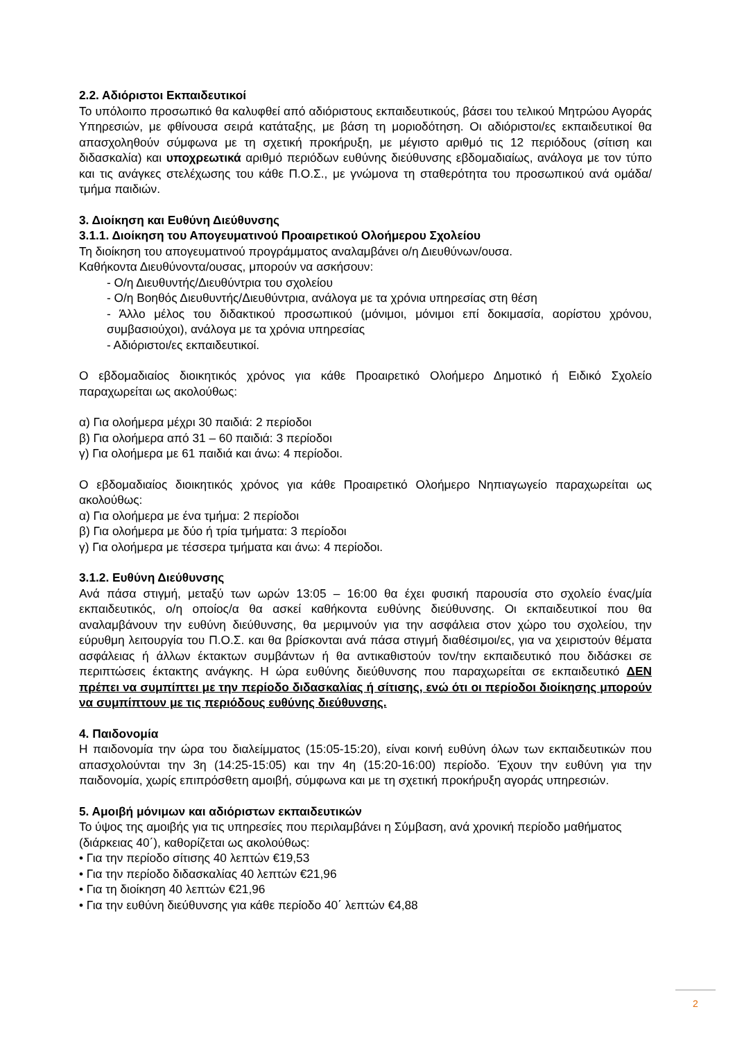2.2. Αδιόριστοι Εκπαιδευτικοί
Το υπόλοιπο προσωπικό θα καλυφθεί από αδιόριστους εκπαιδευτικούς, βάσει του τελικού Μητρώου Αγοράς Υπηρεσιών, με φθίνουσα σειρά κατάταξης, με βάση τη μοριοδότηση. Οι αδιόριστοι/ες εκπαιδευτικοί θα απασχοληθούν σύμφωνα με τη σχετική προκήρυξη, με μέγιστο αριθμό τις 12 περιόδους (σίτιση και διδασκαλία) και υποχρεωτικά αριθμό περιόδων ευθύνης διεύθυνσης εβδομαδιαίως, ανάλογα με τον τύπο και τις ανάγκες στελέχωσης του κάθε Π.Ο.Σ., με γνώμονα τη σταθερότητα του προσωπικού ανά ομάδα/τμήμα παιδιών.
3. Διοίκηση και Ευθύνη Διεύθυνσης
3.1.1. Διοίκηση του Απογευματινού Προαιρετικού Ολοήμερου Σχολείου
Τη διοίκηση του απογευματινού προγράμματος αναλαμβάνει ο/η Διευθύνων/ουσα.
Καθήκοντα Διευθύνοντα/ουσας, μπορούν να ασκήσουν:
- Ο/η Διευθυντής/Διευθύντρια του σχολείου
- Ο/η Βοηθός Διευθυντής/Διευθύντρια, ανάλογα με τα χρόνια υπηρεσίας στη θέση
- Άλλο μέλος του διδακτικού προσωπικού (μόνιμοι, μόνιμοι επί δοκιμασία, αορίστου χρόνου, συμβασιούχοι), ανάλογα με τα χρόνια υπηρεσίας
- Αδιόριστοι/ες εκπαιδευτικοί.
Ο εβδομαδιαίος διοικητικός χρόνος για κάθε Προαιρετικό Ολοήμερο Δημοτικό ή Ειδικό Σχολείο παραχωρείται ως ακολούθως:
α) Για ολοήμερα μέχρι 30 παιδιά: 2 περίοδοι
β) Για ολοήμερα από 31 – 60 παιδιά: 3 περίοδοι
γ) Για ολοήμερα με 61 παιδιά και άνω: 4 περίοδοι.
Ο εβδομαδιαίος διοικητικός χρόνος για κάθε Προαιρετικό Ολοήμερο Νηπιαγωγείο παραχωρείται ως ακολούθως:
α) Για ολοήμερα με ένα τμήμα: 2 περίοδοι
β) Για ολοήμερα με δύο ή τρία τμήματα: 3 περίοδοι
γ) Για ολοήμερα με τέσσερα τμήματα και άνω: 4 περίοδοι.
3.1.2. Ευθύνη Διεύθυνσης
Ανά πάσα στιγμή, μεταξύ των ωρών 13:05 – 16:00 θα έχει φυσική παρουσία στο σχολείο ένας/μία εκπαιδευτικός, ο/η οποίος/α θα ασκεί καθήκοντα ευθύνης διεύθυνσης. Οι εκπαιδευτικοί που θα αναλαμβάνουν την ευθύνη διεύθυνσης, θα μεριμνούν για την ασφάλεια στον χώρο του σχολείου, την εύρυθμη λειτουργία του Π.Ο.Σ. και θα βρίσκονται ανά πάσα στιγμή διαθέσιμοι/ες, για να χειριστούν θέματα ασφάλειας ή άλλων έκτακτων συμβάντων ή θα αντικαθιστούν τον/την εκπαιδευτικό που διδάσκει σε περιπτώσεις έκτακτης ανάγκης. Η ώρα ευθύνης διεύθυνσης που παραχωρείται σε εκπαιδευτικό ΔΕΝ πρέπει να συμπίπτει με την περίοδο διδασκαλίας ή σίτισης, ενώ ότι οι περίοδοι διοίκησης μπορούν να συμπίπτουν με τις περιόδους ευθύνης διεύθυνσης.
4. Παιδονομία
Η παιδονομία την ώρα του διαλείμματος (15:05-15:20), είναι κοινή ευθύνη όλων των εκπαιδευτικών που απασχολούνται την 3η (14:25-15:05) και την 4η (15:20-16:00) περίοδο. Έχουν την ευθύνη για την παιδονομία, χωρίς επιπρόσθετη αμοιβή, σύμφωνα και με τη σχετική προκήρυξη αγοράς υπηρεσιών.
5. Αμοιβή μόνιμων και αδιόριστων εκπαιδευτικών
Το ύψος της αμοιβής για τις υπηρεσίες που περιλαμβάνει η Σύμβαση, ανά χρονική περίοδο μαθήματος (διάρκειας 40΄), καθορίζεται ως ακολούθως:
• Για την περίοδο σίτισης 40 λεπτών €19,53
• Για την περίοδο διδασκαλίας 40 λεπτών €21,96
• Για τη διοίκηση 40 λεπτών €21,96
• Για την ευθύνη διεύθυνσης για κάθε περίοδο 40΄ λεπτών €4,88
2